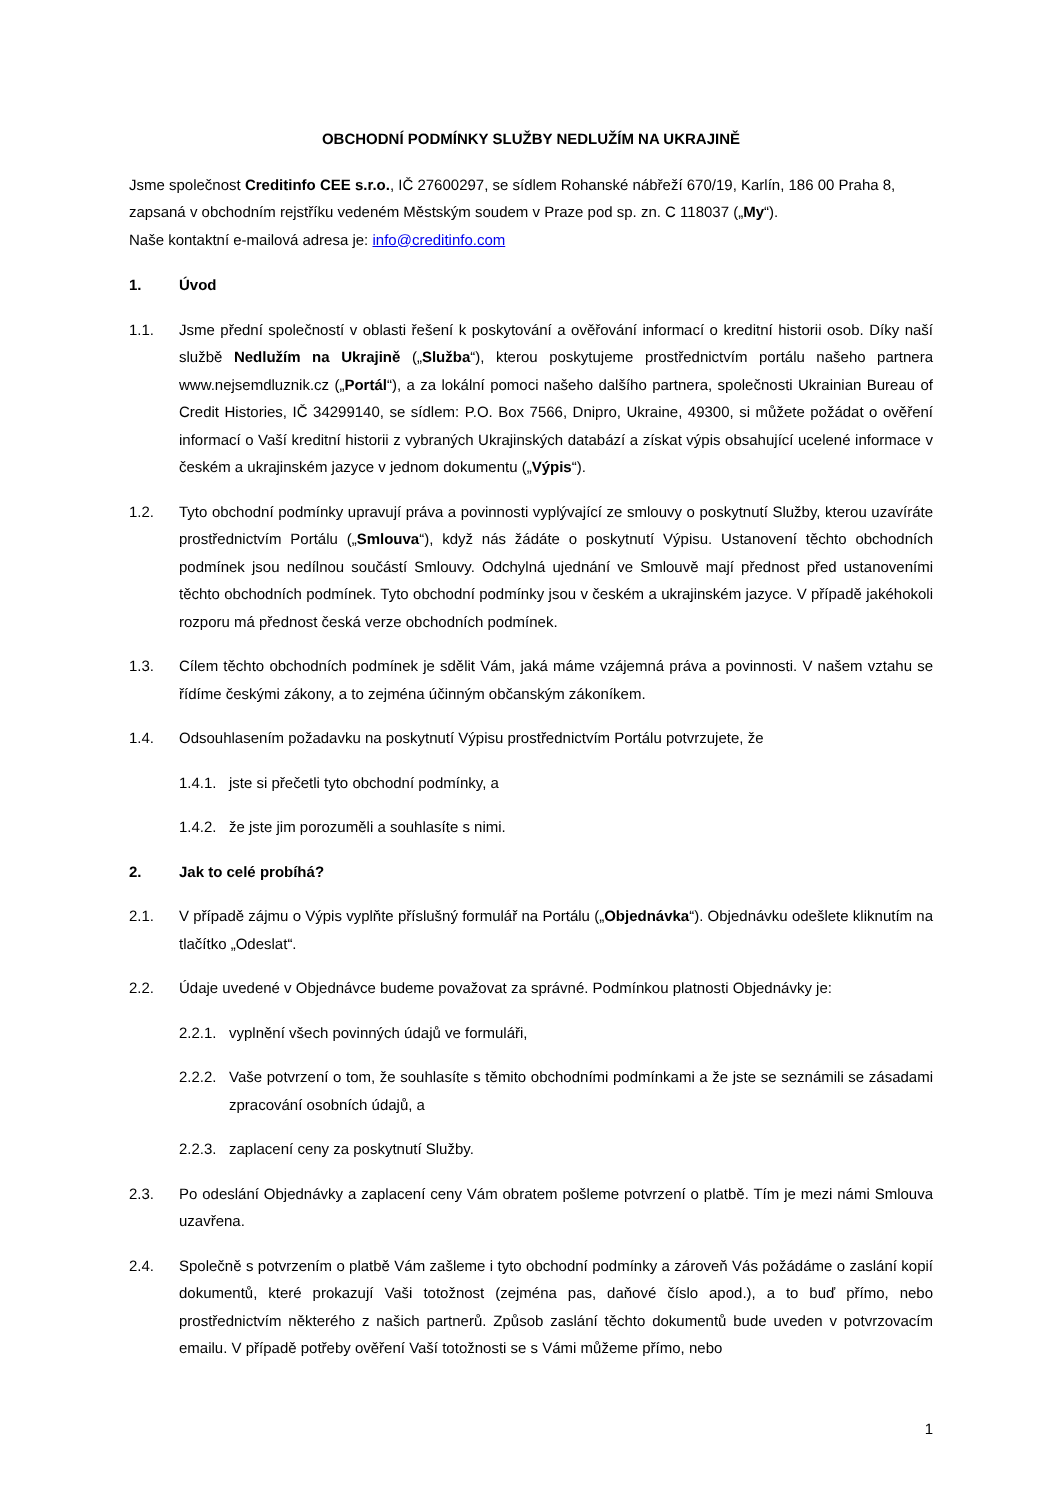OBCHODNÍ PODMÍNKY SLUŽBY NEDLUŽÍM NA UKRAJINĚ
Jsme společnost Creditinfo CEE s.r.o., IČ 27600297, se sídlem Rohanské nábřeží 670/19, Karlín, 186 00 Praha 8, zapsaná v obchodním rejstříku vedeném Městským soudem v Praze pod sp. zn. C 118037 („My“).
Naše kontaktní e-mailová adresa je: info@creditinfo.com
1. Úvod
1.1. Jsme přední společností v oblasti řešení k poskytování a ověřování informací o kreditní historii osob. Díky naší službě Nedlužím na Ukrajině („Služba“), kterou poskytujeme prostřednictvím portálu našeho partnera www.nejsemdluznik.cz („Portál“), a za lokální pomoci našeho dalšího partnera, společnosti Ukrainian Bureau of Credit Histories, IČ 34299140, se sídlem: P.O. Box 7566, Dnipro, Ukraine, 49300, si můžete požádat o ověření informací o Vaší kreditní historii z vybraných Ukrajinských databází a získat výpis obsahující ucelené informace v českém a ukrajinském jazyce v jednom dokumentu („Výpis“).
1.2. Tyto obchodní podmínky upravují práva a povinnosti vyplývající ze smlouvy o poskytnutí Služby, kterou uzavíráte prostřednictvím Portálu („Smlouva“), když nás žádáte o poskytnutí Výpisu. Ustanovení těchto obchodních podmínek jsou nedílnou součástí Smlouvy. Odchylná ujednání ve Smlouvě mají přednost před ustanoveními těchto obchodních podmínek. Tyto obchodní podmínky jsou v českém a ukrajinském jazyce. V případě jakéhokoli rozporu má přednost česká verze obchodních podmínek.
1.3. Cílem těchto obchodních podmínek je sdělit Vám, jaká máme vzájemná práva a povinnosti. V našem vztahu se řídíme českými zákony, a to zejména účinným občanským zákoníkem.
1.4. Odsouhlasením požadavku na poskytnutí Výpisu prostřednictvím Portálu potvrzujete, že
1.4.1. jste si přečetli tyto obchodní podmínky, a
1.4.2. že jste jim porozuměli a souhlasíte s nimi.
2. Jak to celé probíhá?
2.1. V případě zájmu o Výpis vyplňte příslušný formulář na Portálu („Objednávka“). Objednávku odešlete kliknutím na tlačítko „Odeslat“.
2.2. Údaje uvedené v Objednávce budeme považovat za správné. Podmínkou platnosti Objednávky je:
2.2.1. vyplnění všech povinných údajů ve formuláři,
2.2.2. Vaše potvrzení o tom, že souhlasíte s těmito obchodními podmínkami a že jste se seznámili se zásadami zpracování osobních údajů, a
2.2.3. zaplacení ceny za poskytnutí Služby.
2.3. Po odeslání Objednávky a zaplacení ceny Vám obratem pošleme potvrzení o platbě. Tím je mezi námi Smlouva uzavřena.
2.4. Společně s potvrzením o platbě Vám zašleme i tyto obchodní podmínky a zároveň Vás požádáme o zaslání kopií dokumentů, které prokazují Vaši totožnost (zejména pas, daňové číslo apod.), a to buď přímo, nebo prostřednictvím některého z našich partnerů. Způsob zaslání těchto dokumentů bude uveden v potvrzovacím emailu. V případě potřeby ověření Vaší totožnosti se s Vámi můžeme přímo, nebo
1